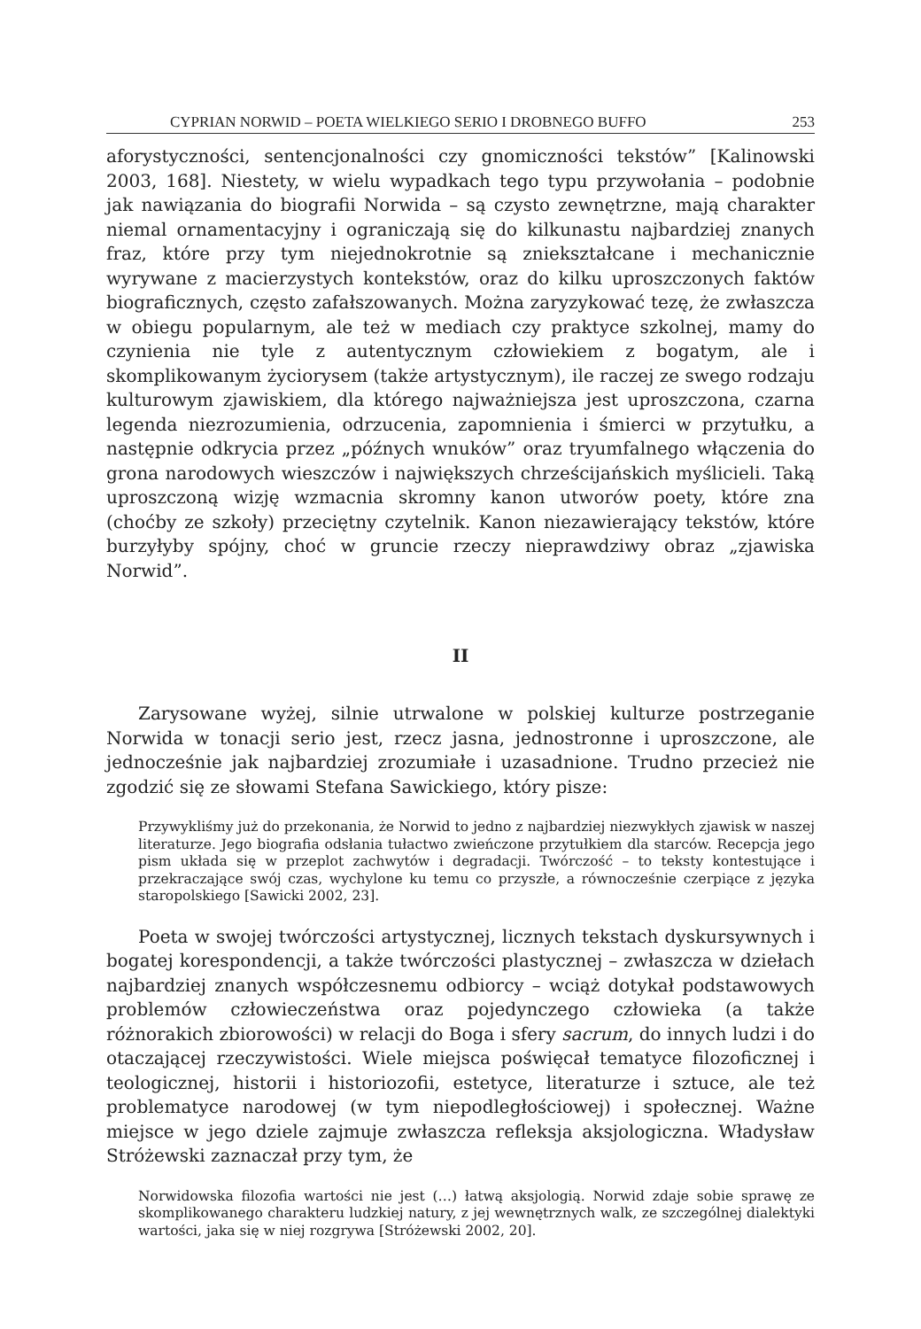CYPRIAN NORWID – POETA WIELKIEGO SERIO I DROBNEGO BUFFO 253
aforystyczności, sentencjonalności czy gnomiczności tekstów” [Kalinowski 2003, 168]. Niestety, w wielu wypadkach tego typu przywołania – podobnie jak nawiązania do biografii Norwida – są czysto zewnętrzne, mają charakter niemal ornamentacyjny i ograniczają się do kilkunastu najbardziej znanych fraz, które przy tym niejednokrotnie są zniekształcane i mechanicznie wyrywane z macierzystych kontekstów, oraz do kilku uproszczonych faktów biograficznych, często zafałszowanych. Można zaryzykować tezę, że zwłaszcza w obiegu popularnym, ale też w mediach czy praktyce szkolnej, mamy do czynienia nie tyle z autentycznym człowiekiem z bogatym, ale i skomplikowanym życiorysem (także artystycznym), ile raczej ze swego rodzaju kulturowym zjawiskiem, dla którego najważniejsza jest uproszczona, czarna legenda niezrozumienia, odrzucenia, zapomnienia i śmierci w przytułku, a następnie odkrycia przez „późnych wnuków” oraz tryumfalnego włączenia do grona narodowych wieszczów i największych chrześcijańskich myślicieli. Taką uproszczoną wizję wzmacnia skromny kanon utworów poety, które zna (choćby ze szkoły) przeciętny czytelnik. Kanon niezawierający tekstów, które burzyłyby spójny, choć w gruncie rzeczy nieprawdziwy obraz „zjawiska Norwid”.
II
Zarysowane wyżej, silnie utrwalone w polskiej kulturze postrzeganie Norwida w tonacji serio jest, rzecz jasna, jednostronne i uproszczone, ale jednocześnie jak najbardziej zrozumiałe i uzasadnione. Trudno przecież nie zgodzić się ze słowami Stefana Sawickiego, który pisze:
Przywykliśmy już do przekonania, że Norwid to jedno z najbardziej niezwykłych zjawisk w naszej literaturze. Jego biografia odsłania tułactwo zwieńczone przytułkiem dla starców. Recepcja jego pism układa się w przeplot zachwytów i degradacji. Twórczość – to teksty kontestujące i przekraczające swój czas, wychylone ku temu co przyszłe, a równocześnie czerpiące z języka staropolskiego [Sawicki 2002, 23].
Poeta w swojej twórczości artystycznej, licznych tekstach dyskursywnych i bogatej korespondencji, a także twórczości plastycznej – zwłaszcza w dziełach najbardziej znanych współczesnemu odbiorcy – wciąż dotykał podstawowych problemów człowieczeństwa oraz pojedynczego człowieka (a także różnorakich zbiorowości) w relacji do Boga i sfery sacrum, do innych ludzi i do otaczającej rzeczywistości. Wiele miejsca poświęcał tematyce filozoficznej i teologicznej, historii i historiozofii, estetyce, literaturze i sztuce, ale też problematyce narodowej (w tym niepodległościowej) i społecznej. Ważne miejsce w jego dziele zajmuje zwłaszcza refleksja aksjologiczna. Władysław Stróżewski zaznaczał przy tym, że
Norwidowska filozofia wartości nie jest (…) łatwą aksjologią. Norwid zdaje sobie sprawę ze skomplikowanego charakteru ludzkiej natury, z jej wewnętrznych walk, ze szczególnej dialektyki wartości, jaka się w niej rozgrywa [Stróżewski 2002, 20].